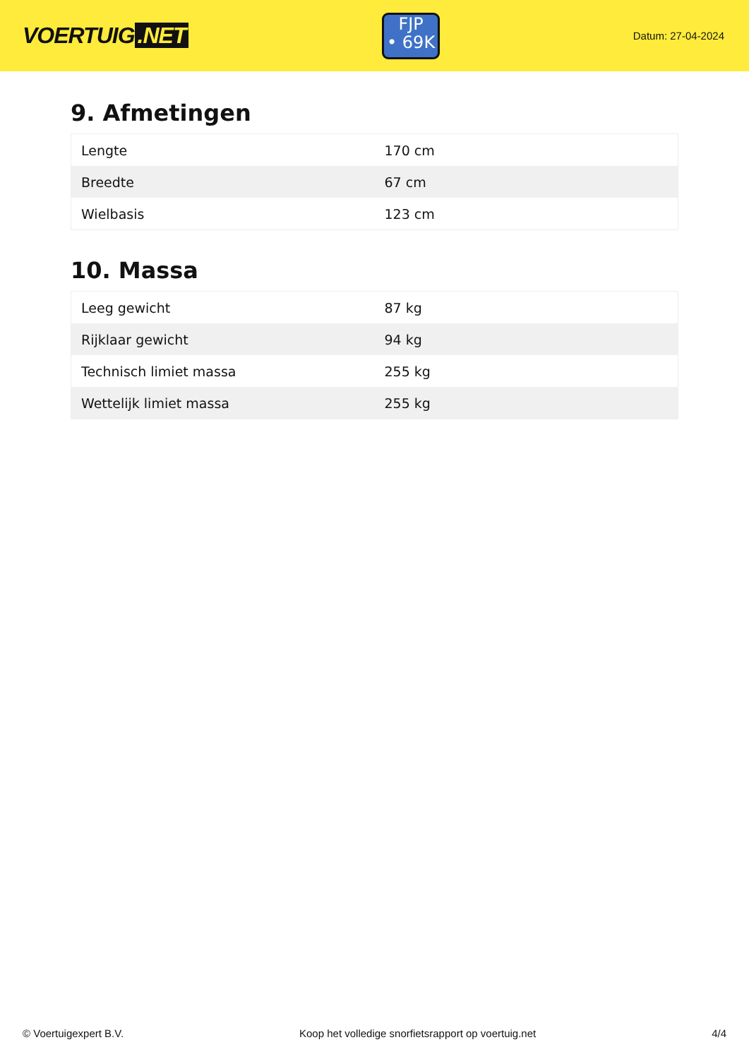VOERTUIG.NET
FJP
• 69K
Datum: 27-04-2024
9. Afmetingen
| Lengte | 170 cm |
| Breedte | 67 cm |
| Wielbasis | 123 cm |
10. Massa
| Leeg gewicht | 87 kg |
| Rijklaar gewicht | 94 kg |
| Technisch limiet massa | 255 kg |
| Wettelijk limiet massa | 255 kg |
© Voertuigexpert B.V. Koop het volledige snorfietsrapport op voertuig.net 4/4